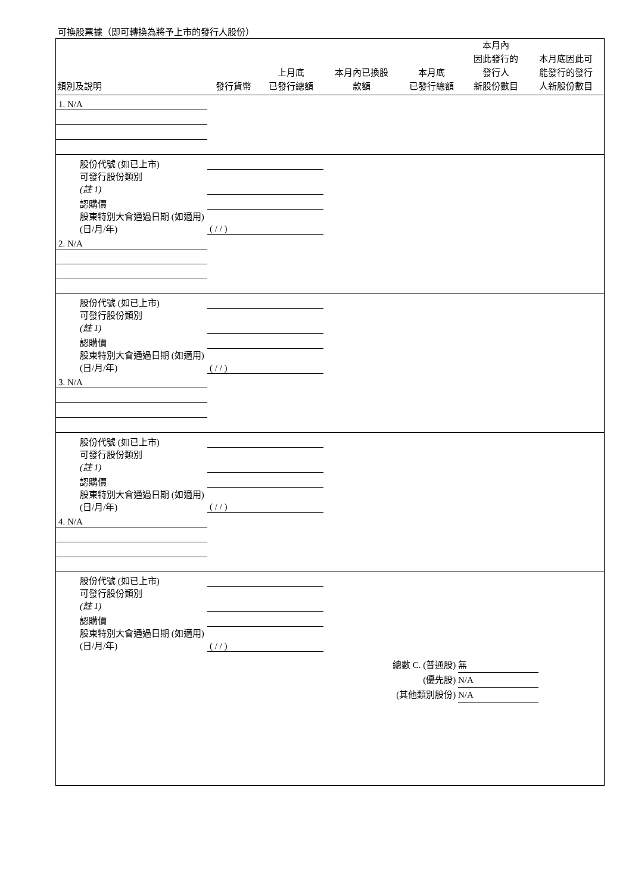可換股票據（即可轉換為將予上市的發行人股份）
| 類別及說明 | 發行貨幣 | 上月底 已發行總額 | 本月內已換股 款額 | 本月底 已發行總額 | 本月內 因此發行的 發行人 新股份數目 | 本月底因此可 能發行的發行 人新股份數目 |
| --- | --- | --- | --- | --- | --- | --- |
| 1. N/A | | | | | | |
| 股份代號 (如已上市) | | | | | | |
| 可發行股份類別 (註 1) | | | | | | |
| 認購價 | | | | | | |
| 股東特別大會通過日期 (如適用) (日/月/年) | ( / / ) | | | | | |
| 2. N/A | | | | | | |
| 股份代號 (如已上市) | | | | | | |
| 可發行股份類別 (註 1) | | | | | | |
| 認購價 | | | | | | |
| 股東特別大會通過日期 (如適用) (日/月/年) | ( / / ) | | | | | |
| 3. N/A | | | | | | |
| 股份代號 (如已上市) | | | | | | |
| 可發行股份類別 (註 1) | | | | | | |
| 認購價 | | | | | | |
| 股東特別大會通過日期 (如適用) (日/月/年) | ( / / ) | | | | | |
| 4. N/A | | | | | | |
| 股份代號 (如已上市) | | | | | | |
| 可發行股份類別 (註 1) | | | | | | |
| 認購價 | | | | | | |
| 股東特別大會通過日期 (如適用) (日/月/年) | ( / / ) | | | | | |
總數 C. (普通股) 無
(優先股) N/A
(其他類別股份) N/A